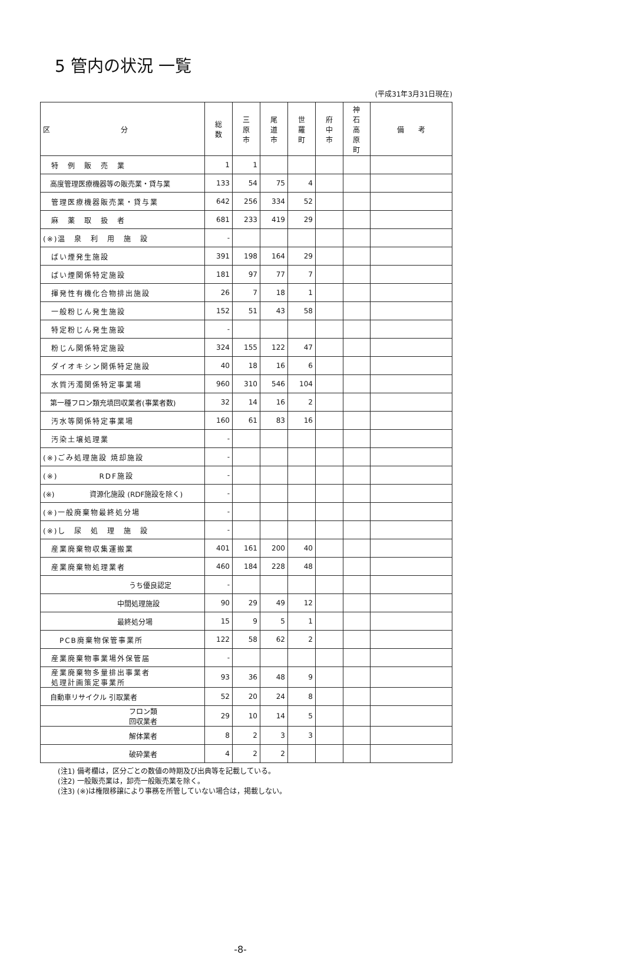5 管内の状況 一覧
(平成31年3月31日現在)
| 区 分 | 総 数 | 三 原 市 | 尾 道 市 | 世 羅 町 | 府 中 市 | 神 石 高 原 町 | 備 考 |
| --- | --- | --- | --- | --- | --- | --- | --- |
| 特 例 販 売 業 | 1 | 1 | | | | | |
| 高度管理医療機器等の販売業・貸与業 | 133 | 54 | 75 | 4 | | | |
| 管理医療機器販売業・貸与業 | 642 | 256 | 334 | 52 | | | |
| 麻 薬 取 扱 者 | 681 | 233 | 419 | 29 | | | |
| (※)温 泉 利 用 施 設 | - | | | | | | |
| ばい煙発生施設 | 391 | 198 | 164 | 29 | | | |
| ばい煙関係特定施設 | 181 | 97 | 77 | 7 | | | |
| 揮発性有機化合物排出施設 | 26 | 7 | 18 | 1 | | | |
| 一般粉じん発生施設 | 152 | 51 | 43 | 58 | | | |
| 特定粉じん発生施設 | - | | | | | | |
| 粉じん関係特定施設 | 324 | 155 | 122 | 47 | | | |
| ダイオキシン関係特定施設 | 40 | 18 | 16 | 6 | | | |
| 水質汚濁関係特定事業場 | 960 | 310 | 546 | 104 | | | |
| 第一種フロン類充填回収業者(事業者数) | 32 | 14 | 16 | 2 | | | |
| 汚水等関係特定事業場 | 160 | 61 | 83 | 16 | | | |
| 汚染土壌処理業 | - | | | | | | |
| (※)ごみ処理施設 焼却施設 | - | | | | | | |
| (※) RDF施設 | - | | | | | | |
| (※) 資源化施設 (RDF施設を除く) | - | | | | | | |
| (※)一般廃棄物最終処分場 | - | | | | | | |
| (※)し 尿 処 理 施 設 | - | | | | | | |
| 産業廃棄物収集運搬業 | 401 | 161 | 200 | 40 | | | |
| 産業廃棄物処理業者 | 460 | 184 | 228 | 48 | | | |
| うち優良認定 | - | | | | | | |
| 中間処理施設 | 90 | 29 | 49 | 12 | | | |
| 最終処分場 | 15 | 9 | 5 | 1 | | | |
| PCB廃棄物保管事業所 | 122 | 58 | 62 | 2 | | | |
| 産業廃棄物事業場外保管届 | - | | | | | | |
| 産業廃棄物多量排出事業者 処理計画策定事業所 | 93 | 36 | 48 | 9 | | | |
| 自動車リサイクル 引取業者 | 52 | 20 | 24 | 8 | | | |
| フロン類 回収業者 | 29 | 10 | 14 | 5 | | | |
| 解体業者 | 8 | 2 | 3 | 3 | | | |
| 破砕業者 | 4 | 2 | 2 | | | | |
(注1) 備考欄は，区分ごとの数値の時期及び出典等を記載している。
(注2) 一般販売業は，卸売一般販売業を除く。
(注3) (※)は権限移譲により事務を所管していない場合は，掲載しない。
-8-